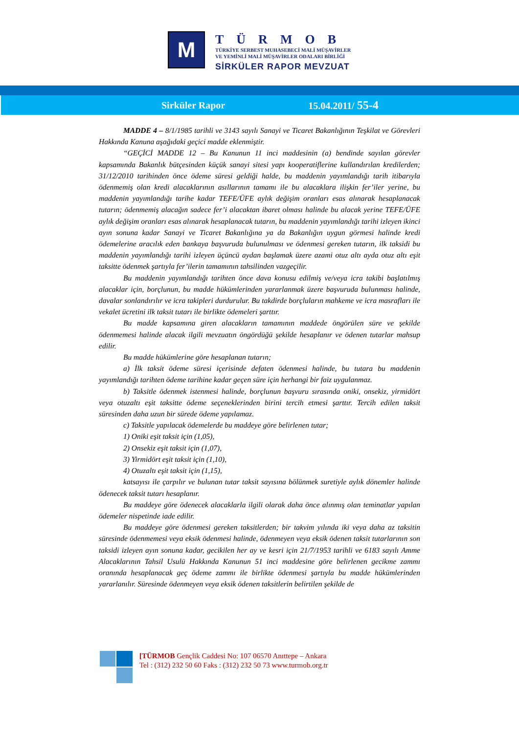M
TÜRMOB
TÜRKİYE SERBEST MUHASEBECİ MALİ MÜŞAVİRLER
VE YEMİNLİ MALİ MÜŞAVİRLER ODALARI BİRLİĞİ
SİRKÜLER RAPOR MEVZUAT
Sirküler Rapor 15.04.2011/ 55-4
MADDE 4 – 8/1/1985 tarihli ve 3143 sayılı Sanayi ve Ticaret Bakanlığının Teşkilat ve Görevleri Hakkında Kanuna aşağıdaki geçici madde eklenmiştir.
“GEÇİCİ MADDE 12 – Bu Kanunun 11 inci maddesinin (a) bendinde sayılan görevler kapsamında Bakanlık bütçesinden küçük sanayi sitesi yapı kooperatiflerine kullandırılan kredilerden; 31/12/2010 tarihinden önce ödeme süresi geldiği halde, bu maddenin yayımlandığı tarih itibarıyla ödenmemiş olan kredi alacaklarının asıllarının tamamı ile bu alacaklara ilişkin fer’iler yerine, bu maddenin yayımlandığı tarihe kadar TEFE/ÜFE aylık değişim oranları esas alınarak hesaplanacak tutarın; ödenmemiş alacağın sadece fer’i alacaktan ibaret olması halinde bu alacak yerine TEFE/ÜFE aylık değişim oranları esas alınarak hesaplanacak tutarın, bu maddenin yayımlandığı tarihi izleyen ikinci ayın sonuna kadar Sanayi ve Ticaret Bakanlığına ya da Bakanlığın uygun görmesi halinde kredi ödemelerine aracılık eden bankaya başvuruda bulunulması ve ödenmesi gereken tutarın, ilk taksidi bu maddenin yayımlandığı tarihi izleyen üçüncü aydan başlamak üzere azami otuz altı ayda otuz altı eşit taksitte ödenmek şartıyla fer’ilerin tamamının tahsilinden vazgeçilir.
Bu maddenin yayımlandığı tarihten önce dava konusu edilmiş ve/veya icra takibi başlatılmış alacaklar için, borçlunun, bu madde hükümlerinden yararlanmak üzere başvuruda bulunması halinde, davalar sonlandırılır ve icra takipleri durdurulur. Bu takdirde borçluların mahkeme ve icra masrafları ile vekalet ücretini ilk taksit tutarı ile birlikte ödemeleri şarttır.
Bu madde kapsamına giren alacakların tamamının maddede öngörülen süre ve şekilde ödenmemesi halinde alacak ilgili mevzuatın öngördüğü şekilde hesaplanır ve ödenen tutarlar mahsup edilir.
Bu madde hükümlerine göre hesaplanan tutarın;
a) İlk taksit ödeme süresi içerisinde defaten ödenmesi halinde, bu tutara bu maddenin yayımlandığı tarihten ödeme tarihine kadar geçen süre için herhangi bir faiz uygulanmaz.
b) Taksitle ödenmek istenmesi halinde, borçlunun başvuru sırasında oniki, onsekiz, yirmidört veya otuzaltı eşit taksitte ödeme seçeneklerinden birini tercih etmesi şarttır. Tercih edilen taksit süresinden daha uzun bir sürede ödeme yapılamaz.
c) Taksitle yapılacak ödemelerde bu maddeye göre belirlenen tutar;
1) Oniki eşit taksit için (1,05),
2) Onsekiz eşit taksit için (1,07),
3) Yirmidört eşit taksit için (1,10),
4) Otuzaltı eşit taksit için (1,15),
katsayısı ile çarpılır ve bulunan tutar taksit sayısına bölünmek suretiyle aylık dönemler halinde ödenecek taksit tutarı hesaplanır.
Bu maddeye göre ödenecek alacaklarla ilgili olarak daha önce alınmış olan teminatlar yapılan ödemeler nispetinde iade edilir.
Bu maddeye göre ödenmesi gereken taksitlerden; bir takvim yılında iki veya daha az taksitin süresinde ödenmemesi veya eksik ödenmesi halinde, ödenmeyen veya eksik ödenen taksit tutarlarının son taksidi izleyen ayın sonuna kadar, gecikilen her ay ve kesri için 21/7/1953 tarihli ve 6183 sayılı Amme Alacaklarının Tahsil Usulü Hakkında Kanunun 51 inci maddesine göre belirlenen gecikme zammı oranında hesaplanacak geç ödeme zammı ile birlikte ödenmesi şartıyla bu madde hükümlerinden yararlanılır. Süresinde ödenmeyen veya eksik ödenen taksitlerin belirtilen şekilde de
[TÜRMOB Gençlik Caddesi No: 107 06570 Anıttepe – Ankara
Tel : (312) 232 50 60 Faks : (312) 232 50 73 www.turmob.org.tr